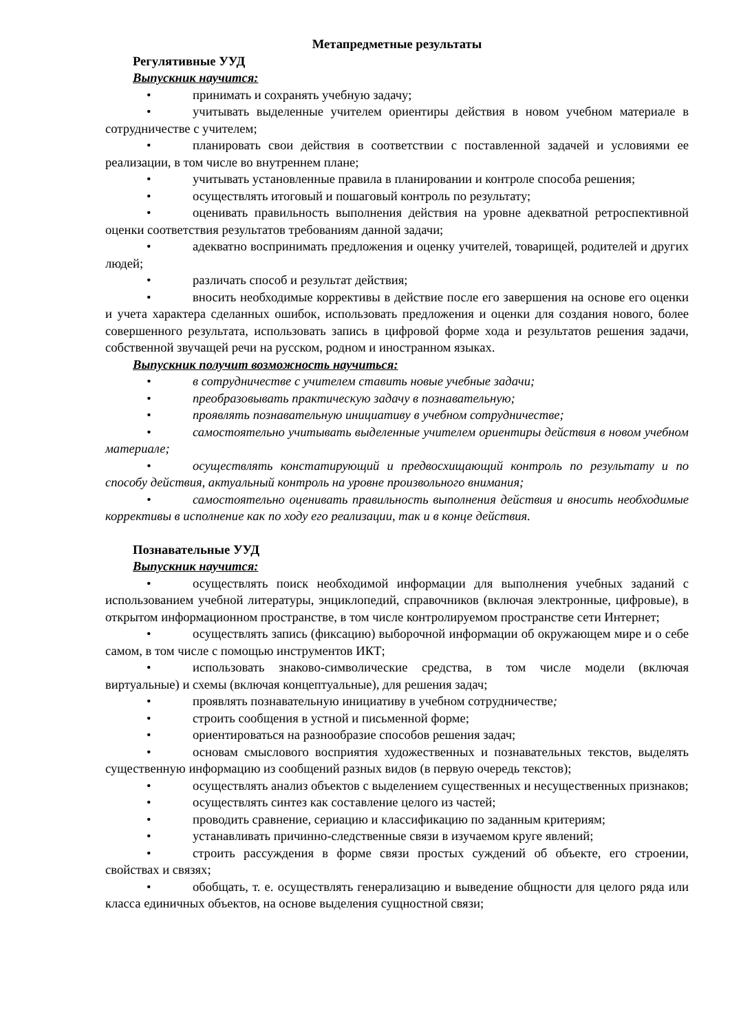Метапредметные результаты
Регулятивные УУД
Выпускник научится:
• принимать и сохранять учебную задачу;
• учитывать выделенные учителем ориентиры действия в новом учебном материале в сотрудничестве с учителем;
• планировать свои действия в соответствии с поставленной задачей и условиями ее реализации, в том числе во внутреннем плане;
• учитывать установленные правила в планировании и контроле способа решения;
• осуществлять итоговый и пошаговый контроль по результату;
• оценивать правильность выполнения действия на уровне адекватной ретроспективной оценки соответствия результатов требованиям данной задачи;
• адекватно воспринимать предложения и оценку учителей, товарищей, родителей и других людей;
• различать способ и результат действия;
• вносить необходимые коррективы в действие после его завершения на основе его оценки и учета характера сделанных ошибок, использовать предложения и оценки для создания нового, более совершенного результата, использовать запись в цифровой форме хода и результатов решения задачи, собственной звучащей речи на русском, родном и иностранном языках.
Выпускник получит возможность научиться:
• в сотрудничестве с учителем ставить новые учебные задачи;
• преобразовывать практическую задачу в познавательную;
• проявлять познавательную инициативу в учебном сотрудничестве;
• самостоятельно учитывать выделенные учителем ориентиры действия в новом учебном материале;
• осуществлять констатирующий и предвосхищающий контроль по результату и по способу действия, актуальный контроль на уровне произвольного внимания;
• самостоятельно оценивать правильность выполнения действия и вносить необходимые коррективы в исполнение как по ходу его реализации, так и в конце действия.
Познавательные УУД
Выпускник научится:
• осуществлять поиск необходимой информации для выполнения учебных заданий с использованием учебной литературы, энциклопедий, справочников (включая электронные, цифровые), в открытом информационном пространстве, в том числе контролируемом пространстве сети Интернет;
• осуществлять запись (фиксацию) выборочной информации об окружающем мире и о себе самом, в том числе с помощью инструментов ИКТ;
• использовать знаково-символические средства, в том числе модели (включая виртуальные) и схемы (включая концептуальные), для решения задач;
• проявлять познавательную инициативу в учебном сотрудничестве;
• строить сообщения в устной и письменной форме;
• ориентироваться на разнообразие способов решения задач;
• основам смыслового восприятия художественных и познавательных текстов, выделять существенную информацию из сообщений разных видов (в первую очередь текстов);
• осуществлять анализ объектов с выделением существенных и несущественных признаков;
• осуществлять синтез как составление целого из частей;
• проводить сравнение, сериацию и классификацию по заданным критериям;
• устанавливать причинно-следственные связи в изучаемом круге явлений;
• строить рассуждения в форме связи простых суждений об объекте, его строении, свойствах и связях;
• обобщать, т. е. осуществлять генерализацию и выведение общности для целого ряда или класса единичных объектов, на основе выделения сущностной связи;